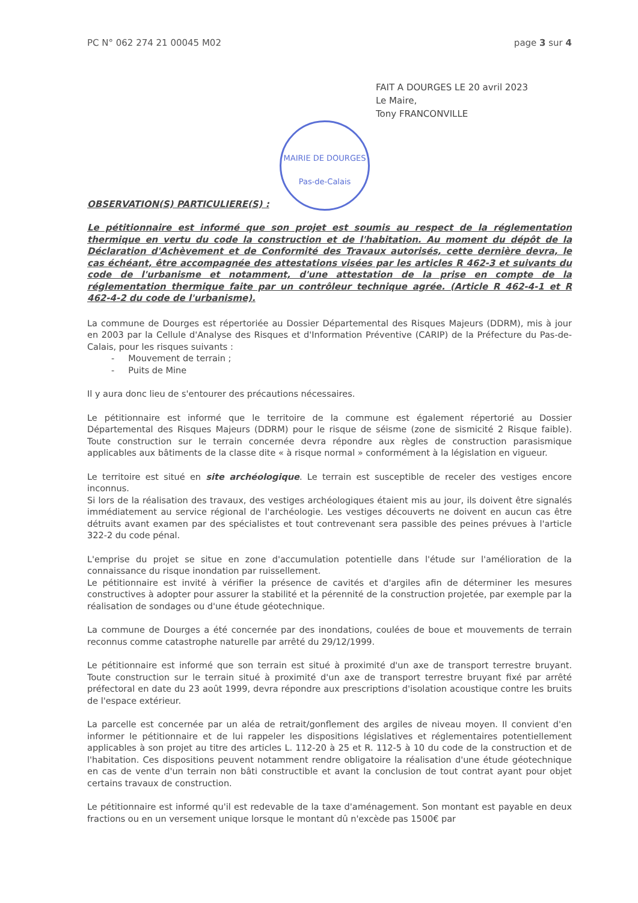PC N° 062 274 21 00045 M02 page 3 sur 4
FAIT A DOURGES LE 20 avril 2023
Le Maire,
Tony FRANCONVILLE
MAIRIE DE DOURGES
Pas-de-Calais
OBSERVATION(S) PARTICULIERE(S) :
Le pétitionnaire est informé que son projet est soumis au respect de la réglementation thermique en vertu du code la construction et de l'habitation. Au moment du dépôt de la Déclaration d'Achèvement et de Conformité des Travaux autorisés, cette dernière devra, le cas échéant, être accompagnée des attestations visées par les articles R 462-3 et suivants du code de l'urbanisme et notamment, d'une attestation de la prise en compte de la réglementation thermique faite par un contrôleur technique agrée. (Article R 462-4-1 et R 462-4-2 du code de l'urbanisme).
La commune de Dourges est répertoriée au Dossier Départemental des Risques Majeurs (DDRM), mis à jour en 2003 par la Cellule d'Analyse des Risques et d'Information Préventive (CARIP) de la Préfecture du Pas-de-Calais, pour les risques suivants :
- Mouvement de terrain ;
- Puits de Mine
Il y aura donc lieu de s'entourer des précautions nécessaires.
Le pétitionnaire est informé que le territoire de la commune est également répertorié au Dossier Départemental des Risques Majeurs (DDRM) pour le risque de séisme (zone de sismicité 2 Risque faible). Toute construction sur le terrain concernée devra répondre aux règles de construction parasismique applicables aux bâtiments de la classe dite « à risque normal » conformément à la législation en vigueur.
Le territoire est situé en site archéologique. Le terrain est susceptible de receler des vestiges encore inconnus.
Si lors de la réalisation des travaux, des vestiges archéologiques étaient mis au jour, ils doivent être signalés immédiatement au service régional de l'archéologie. Les vestiges découverts ne doivent en aucun cas être détruits avant examen par des spécialistes et tout contrevenant sera passible des peines prévues à l'article 322-2 du code pénal.
L'emprise du projet se situe en zone d'accumulation potentielle dans l'étude sur l'amélioration de la connaissance du risque inondation par ruissellement.
Le pétitionnaire est invité à vérifier la présence de cavités et d'argiles afin de déterminer les mesures constructives à adopter pour assurer la stabilité et la pérennité de la construction projetée, par exemple par la réalisation de sondages ou d'une étude géotechnique.
La commune de Dourges a été concernée par des inondations, coulées de boue et mouvements de terrain reconnus comme catastrophe naturelle par arrêté du 29/12/1999.
Le pétitionnaire est informé que son terrain est situé à proximité d'un axe de transport terrestre bruyant. Toute construction sur le terrain situé à proximité d'un axe de transport terrestre bruyant fixé par arrêté préfectoral en date du 23 août 1999, devra répondre aux prescriptions d'isolation acoustique contre les bruits de l'espace extérieur.
La parcelle est concernée par un aléa de retrait/gonflement des argiles de niveau moyen. Il convient d'en informer le pétitionnaire et de lui rappeler les dispositions législatives et réglementaires potentiellement applicables à son projet au titre des articles L. 112-20 à 25 et R. 112-5 à 10 du code de la construction et de l'habitation. Ces dispositions peuvent notamment rendre obligatoire la réalisation d'une étude géotechnique en cas de vente d'un terrain non bâti constructible et avant la conclusion de tout contrat ayant pour objet certains travaux de construction.
Le pétitionnaire est informé qu'il est redevable de la taxe d'aménagement. Son montant est payable en deux fractions ou en un versement unique lorsque le montant dû n'excède pas 1500€ par